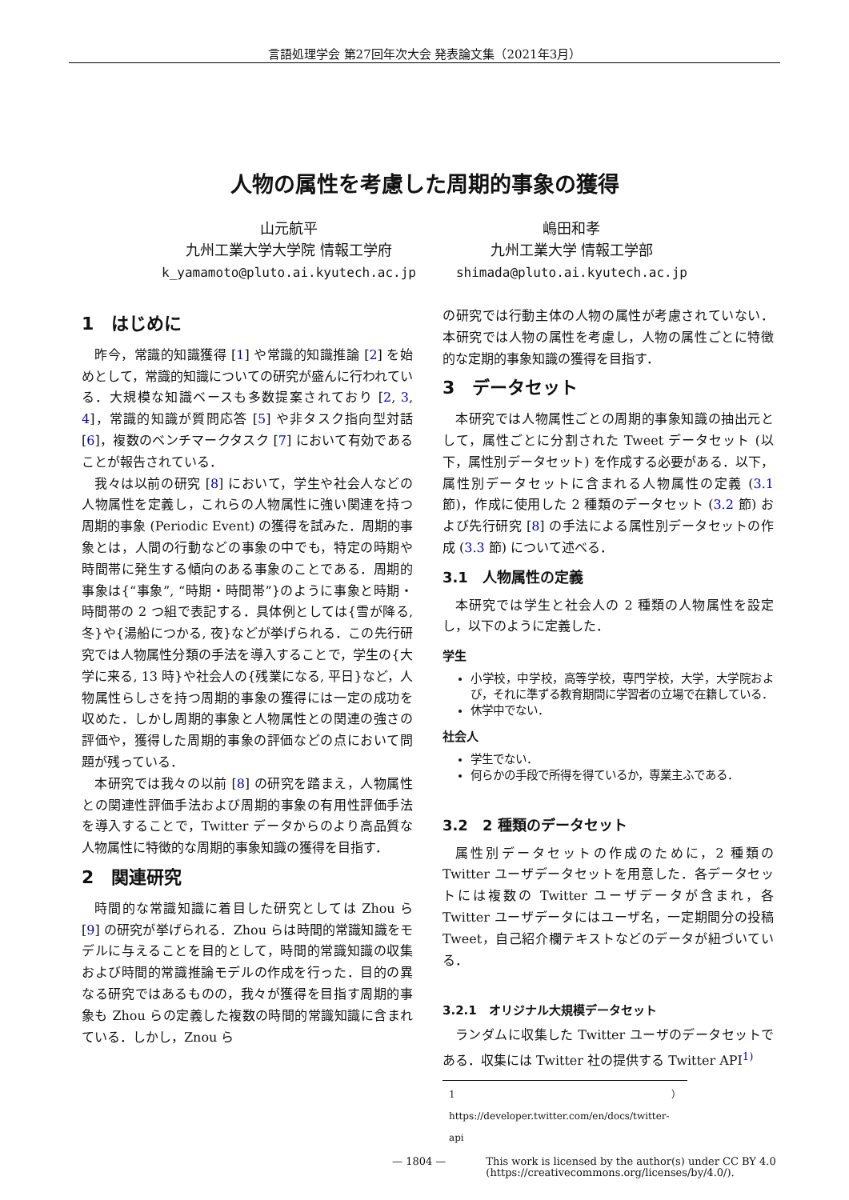言語処理学会 第27回年次大会 発表論文集（2021年3月）
人物の属性を考慮した周期的事象の獲得
山元航平
九州工業大学大学院 情報工学府
k_yamamoto@pluto.ai.kyutech.ac.jp
嶋田和孝
九州工業大学 情報工学部
shimada@pluto.ai.kyutech.ac.jp
1　はじめに
昨今，常識的知識獲得 [1] や常識的知識推論 [2] を始めとして，常識的知識についての研究が盛んに行われている．大規模な知識ベースも多数提案されており [2, 3, 4]，常識的知識が質問応答 [5] や非タスク指向型対話 [6]，複数のベンチマークタスク [7] において有効であることが報告されている．
我々は以前の研究 [8] において，学生や社会人などの人物属性を定義し，これらの人物属性に強い関連を持つ周期的事象 (Periodic Event) の獲得を試みた．周期的事象とは，人間の行動などの事象の中でも，特定の時期や時間帯に発生する傾向のある事象のことである．周期的事象は{“事象”, “時期・時間帯”}のように事象と時期・時間帯の 2 つ組で表記する．具体例としては{雪が降る, 冬}や{湯船につかる, 夜}などが挙げられる．この先行研究では人物属性分類の手法を導入することで，学生の{大学に来る, 13 時}や社会人の{残業になる, 平日}など，人物属性らしさを持つ周期的事象の獲得には一定の成功を収めた．しかし周期的事象と人物属性との関連の強さの評価や，獲得した周期的事象の評価などの点において問題が残っている．
本研究では我々の以前 [8] の研究を踏まえ，人物属性との関連性評価手法および周期的事象の有用性評価手法を導入することで，Twitter データからのより高品質な人物属性に特徴的な周期的事象知識の獲得を目指す．
2　関連研究
時間的な常識知識に着目した研究としては Zhou ら [9] の研究が挙げられる．Zhou らは時間的常識知識をモデルに与えることを目的として，時間的常識知識の収集および時間的常識推論モデルの作成を行った．目的の異なる研究ではあるものの，我々が獲得を目指す周期的事象も Zhou らの定義した複数の時間的常識知識に含まれている．しかし，Znou ら
の研究では行動主体の人物の属性が考慮されていない．本研究では人物の属性を考慮し，人物の属性ごとに特徴的な定期的事象知識の獲得を目指す．
3　データセット
本研究では人物属性ごとの周期的事象知識の抽出元として，属性ごとに分割された Tweet データセット (以下，属性別データセット) を作成する必要がある．以下，属性別データセットに含まれる人物属性の定義 (3.1 節)，作成に使用した 2 種類のデータセット (3.2 節) および先行研究 [8] の手法による属性別データセットの作成 (3.3 節) について述べる．
3.1　人物属性の定義
本研究では学生と社会人の 2 種類の人物属性を設定し，以下のように定義した．
学生
小学校，中学校，高等学校，専門学校，大学，大学院および，それに準ずる教育期間に学習者の立場で在籍している．
休学中でない．
社会人
学生でない．
何らかの手段で所得を得ているか，専業主ふである．
3.2　2 種類のデータセット
属性別データセットの作成のために，2 種類の Twitter ユーザデータセットを用意した．各データセットには複数の Twitter ユーザデータが含まれ，各 Twitter ユーザデータにはユーザ名，一定期間分の投稿 Tweet，自己紹介欄テキストなどのデータが紐づいている．
3.2.1　オリジナル大規模データセット
ランダムに収集した Twitter ユーザのデータセットである．収集には Twitter 社の提供する Twitter API<sup>1)</sup>
1）https://developer.twitter.com/en/docs/twitter-api
— 1804 — This work is licensed by the author(s) under CC BY 4.0
(https://creativecommons.org/licenses/by/4.0/).